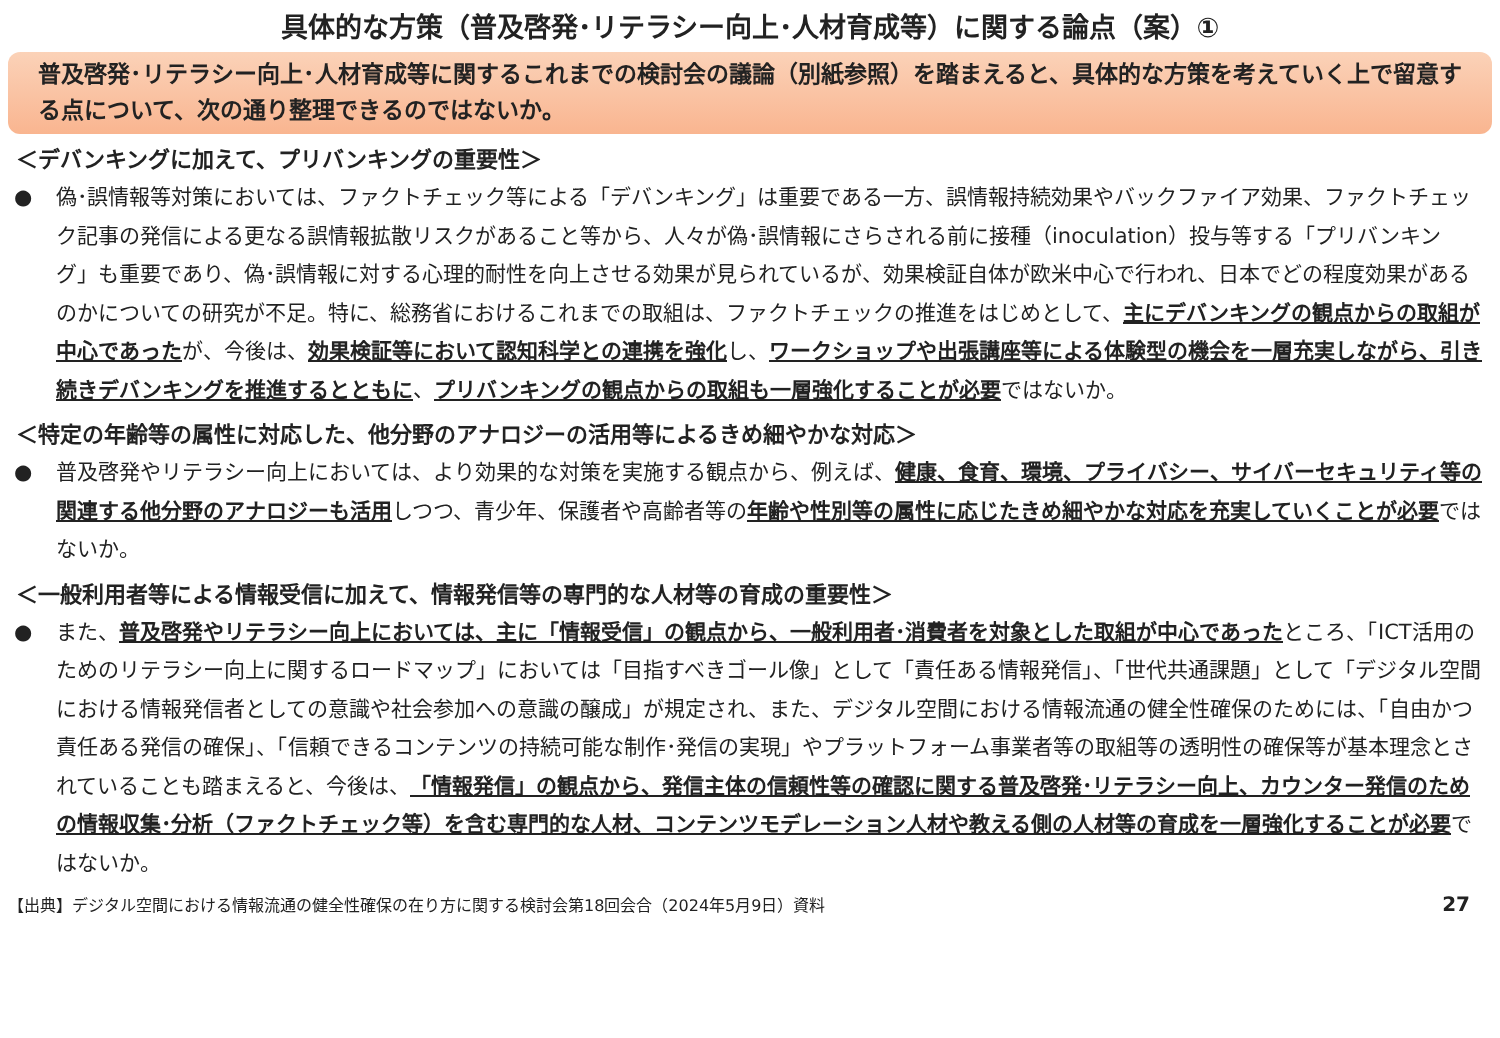具体的な方策（普及啓発･リテラシー向上･人材育成等）に関する論点（案）①
普及啓発･リテラシー向上･人材育成等に関するこれまでの検討会の議論（別紙参照）を踏まえると、具体的な方策を考えていく上で留意する点について、次の通り整理できるのではないか。
＜デバンキングに加えて、プリバンキングの重要性＞
● 偽･誤情報等対策においては、ファクトチェック等による「デバンキング」は重要である一方、誤情報持続効果やバックファイア効果、ファクトチェック記事の発信による更なる誤情報拡散リスクがあること等から、人々が偽･誤情報にさらされる前に接種（inoculation）投与等する「プリバンキング」も重要であり、偽･誤情報に対する心理的耐性を向上させる効果が見られているが、効果検証自体が欧米中心で行われ、日本でどの程度効果があるのかについての研究が不足。特に、総務省におけるこれまでの取組は、ファクトチェックの推進をはじめとして、主にデバンキングの観点からの取組が中心であったが、今後は、効果検証等において認知科学との連携を強化し、ワークショップや出張講座等による体験型の機会を一層充実しながら、引き続きデバンキングを推進するとともに、プリバンキングの観点からの取組も一層強化することが必要ではないか。
＜特定の年齢等の属性に対応した、他分野のアナロジーの活用等によるきめ細やかな対応＞
● 普及啓発やリテラシー向上においては、より効果的な対策を実施する観点から、例えば、健康、食育、環境、プライバシー、サイバーセキュリティ等の関連する他分野のアナロジーも活用しつつ、青少年、保護者や高齢者等の年齢や性別等の属性に応じたきめ細やかな対応を充実していくことが必要ではないか。
＜一般利用者等による情報受信に加えて、情報発信等の専門的な人材等の育成の重要性＞
● また、普及啓発やリテラシー向上においては、主に「情報受信」の観点から、一般利用者･消費者を対象とした取組が中心であったところ、「ICT活用のためのリテラシー向上に関するロードマップ」においては「目指すべきゴール像」として「責任ある情報発信」、「世代共通課題」として「デジタル空間における情報発信者としての意識や社会参加への意識の醸成」が規定され、また、デジタル空間における情報流通の健全性確保のためには、「自由かつ責任ある発信の確保」、「信頼できるコンテンツの持続可能な制作･発信の実現」やプラットフォーム事業者等の取組等の透明性の確保等が基本理念とされていることも踏まえると、今後は、「情報発信」の観点から、発信主体の信頼性等の確認に関する普及啓発･リテラシー向上、カウンター発信のための情報収集･分析（ファクトチェック等）を含む専門的な人材、コンテンツモデレーション人材や教える側の人材等の育成を一層強化することが必要ではないか。
【出典】デジタル空間における情報流通の健全性確保の在り方に関する検討会第18回会合（2024年5月9日）資料 27